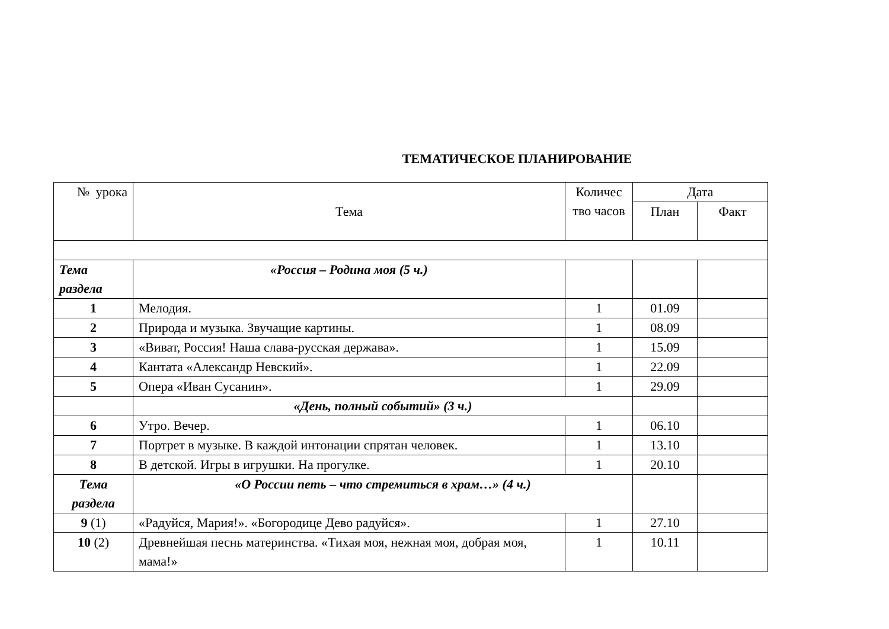ТЕМАТИЧЕСКОЕ ПЛАНИРОВАНИЕ
| № урока | Тема | Количес тво часов | Дата | |
| --- | --- | --- | --- | --- |
| | | | План | Факт |
| Тема раздела | «Россия – Родина моя (5 ч.) | | | |
| 1 | Мелодия. | 1 | 01.09 | |
| 2 | Природа и музыка. Звучащие картины. | 1 | 08.09 | |
| 3 | «Виват, Россия! Наша слава-русская держава». | 1 | 15.09 | |
| 4 | Кантата «Александр Невский». | 1 | 22.09 | |
| 5 | Опера «Иван Сусанин». | 1 | 29.09 | |
| | «День, полный событий» (3 ч.) | | | |
| 6 | Утро. Вечер. | 1 | 06.10 | |
| 7 | Портрет в музыке. В каждой интонации спрятан человек. | 1 | 13.10 | |
| 8 | В детской. Игры в игрушки. На прогулке. | 1 | 20.10 | |
| Тема раздела | «О России петь – что стремиться в храм…» (4 ч.) | | | |
| 9 (1) | «Радуйся, Мария!». «Богородице Дево радуйся». | 1 | 27.10 | |
| 10 (2) | Древнейшая песнь материнства. «Тихая моя, нежная моя, добрая моя, мама!» | 1 | 10.11 | |